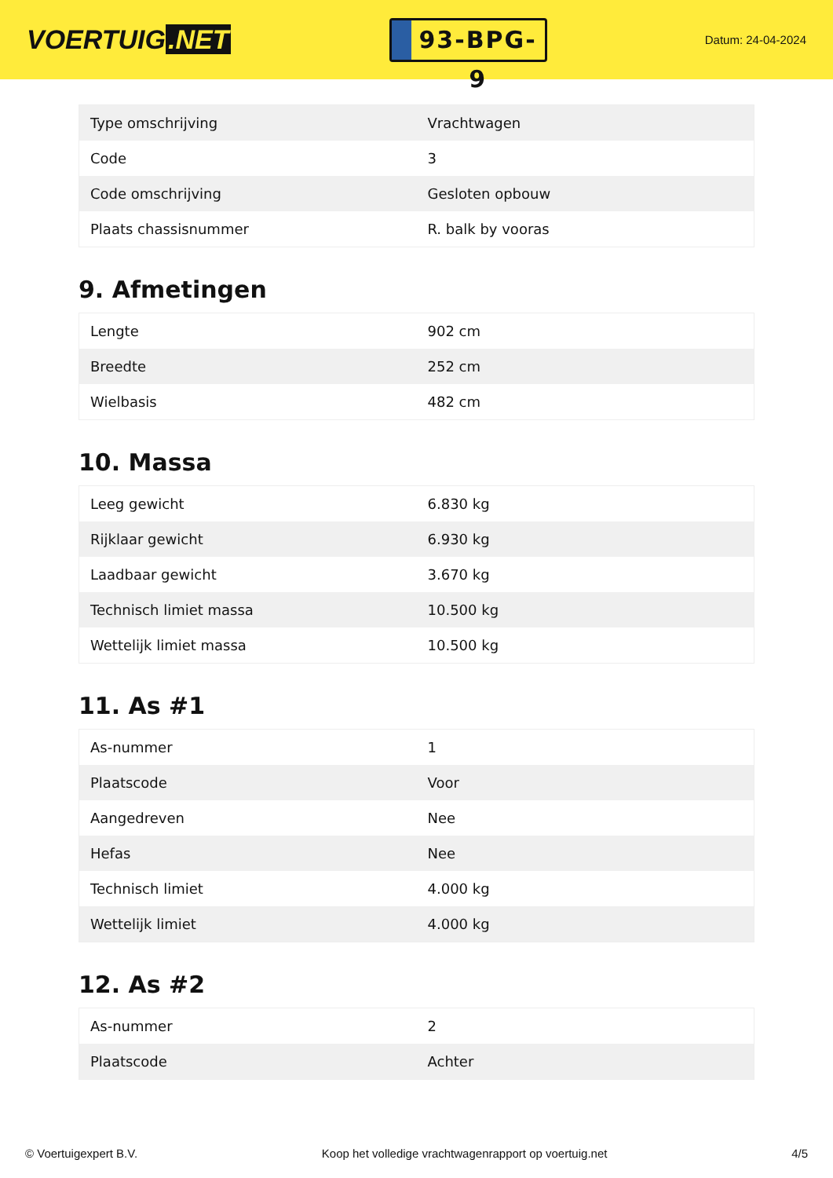VOERTUIG.NET
93-BPG-9
Datum: 24-04-2024
| Type omschrijving | Vrachtwagen |
| Code | 3 |
| Code omschrijving | Gesloten opbouw |
| Plaats chassisnummer | R. balk by vooras |
9. Afmetingen
| Lengte | 902 cm |
| Breedte | 252 cm |
| Wielbasis | 482 cm |
10. Massa
| Leeg gewicht | 6.830 kg |
| Rijklaar gewicht | 6.930 kg |
| Laadbaar gewicht | 3.670 kg |
| Technisch limiet massa | 10.500 kg |
| Wettelijk limiet massa | 10.500 kg |
11. As #1
| As-nummer | 1 |
| Plaatscode | Voor |
| Aangedreven | Nee |
| Hefas | Nee |
| Technisch limiet | 4.000 kg |
| Wettelijk limiet | 4.000 kg |
12. As #2
| As-nummer | 2 |
| Plaatscode | Achter |
© Voertuigexpert B.V. Koop het volledige vrachtwagenrapport op voertuig.net 4/5